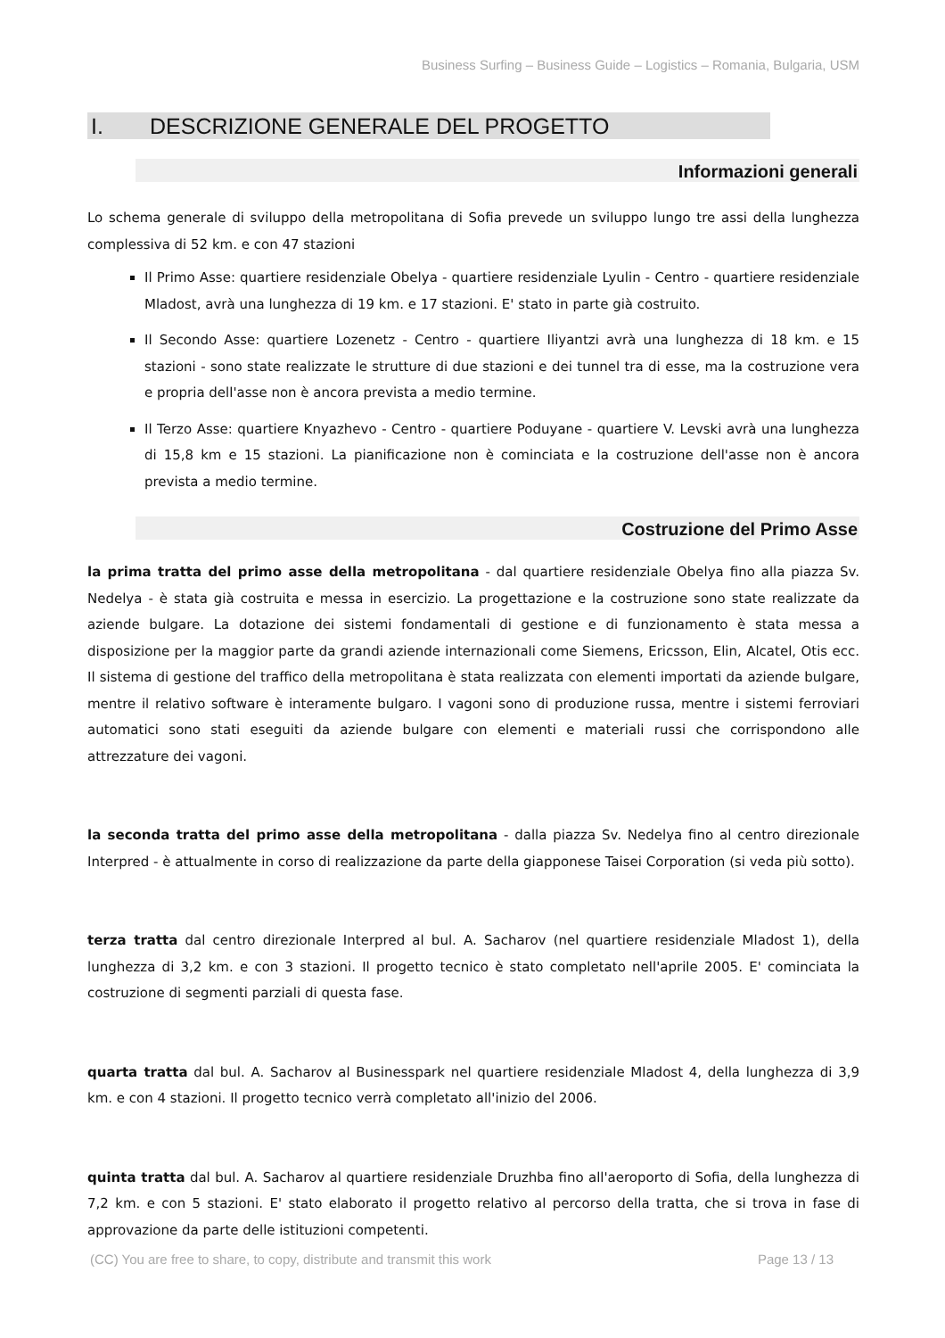Business Surfing – Business Guide – Logistics – Romania, Bulgaria, USM
I. DESCRIZIONE GENERALE DEL PROGETTO
Informazioni generali
Lo schema generale di sviluppo della metropolitana di Sofia prevede un sviluppo lungo tre assi della lunghezza complessiva di 52 km. e con 47 stazioni
Il Primo Asse: quartiere residenziale Obelya - quartiere residenziale Lyulin - Centro - quartiere residenziale Mladost, avrà una lunghezza di 19 km. e 17 stazioni. E' stato in parte già costruito.
Il Secondo Asse: quartiere Lozenetz - Centro - quartiere Iliyantzi avrà una lunghezza di 18 km. e 15 stazioni - sono state realizzate le strutture di due stazioni e dei tunnel tra di esse, ma la costruzione vera e propria dell'asse non è ancora prevista a medio termine.
Il Terzo Asse: quartiere Knyazhevo - Centro - quartiere Poduyane - quartiere V. Levski avrà una lunghezza di 15,8 km e 15 stazioni. La pianificazione non è cominciata e la costruzione dell'asse non è ancora prevista a medio termine.
Costruzione del Primo Asse
la prima tratta del primo asse della metropolitana - dal quartiere residenziale Obelya fino alla piazza Sv. Nedelya - è stata già costruita e messa in esercizio. La progettazione e la costruzione sono state realizzate da aziende bulgare. La dotazione dei sistemi fondamentali di gestione e di funzionamento è stata messa a disposizione per la maggior parte da grandi aziende internazionali come Siemens, Ericsson, Elin, Alcatel, Otis ecc. Il sistema di gestione del traffico della metropolitana è stata realizzata con elementi importati da aziende bulgare, mentre il relativo software è interamente bulgaro. I vagoni sono di produzione russa, mentre i sistemi ferroviari automatici sono stati eseguiti da aziende bulgare con elementi e materiali russi che corrispondono alle attrezzature dei vagoni.
la seconda tratta del primo asse della metropolitana - dalla piazza Sv. Nedelya fino al centro direzionale Interpred - è attualmente in corso di realizzazione da parte della giapponese Taisei Corporation (si veda più sotto).
terza tratta dal centro direzionale Interpred al bul. A. Sacharov (nel quartiere residenziale Mladost 1), della lunghezza di 3,2 km. e con 3 stazioni. Il progetto tecnico è stato completato nell'aprile 2005. E' cominciata la costruzione di segmenti parziali di questa fase.
quarta tratta dal bul. A. Sacharov al Businesspark nel quartiere residenziale Mladost 4, della lunghezza di 3,9 km. e con 4 stazioni. Il progetto tecnico verrà completato all'inizio del 2006.
quinta tratta dal bul. A. Sacharov al quartiere residenziale Druzhba fino all'aeroporto di Sofia, della lunghezza di 7,2 km. e con 5 stazioni. E' stato elaborato il progetto relativo al percorso della tratta, che si trova in fase di approvazione da parte delle istituzioni competenti.
(CC) You are free to share, to copy, distribute and transmit this work Page 13 / 13